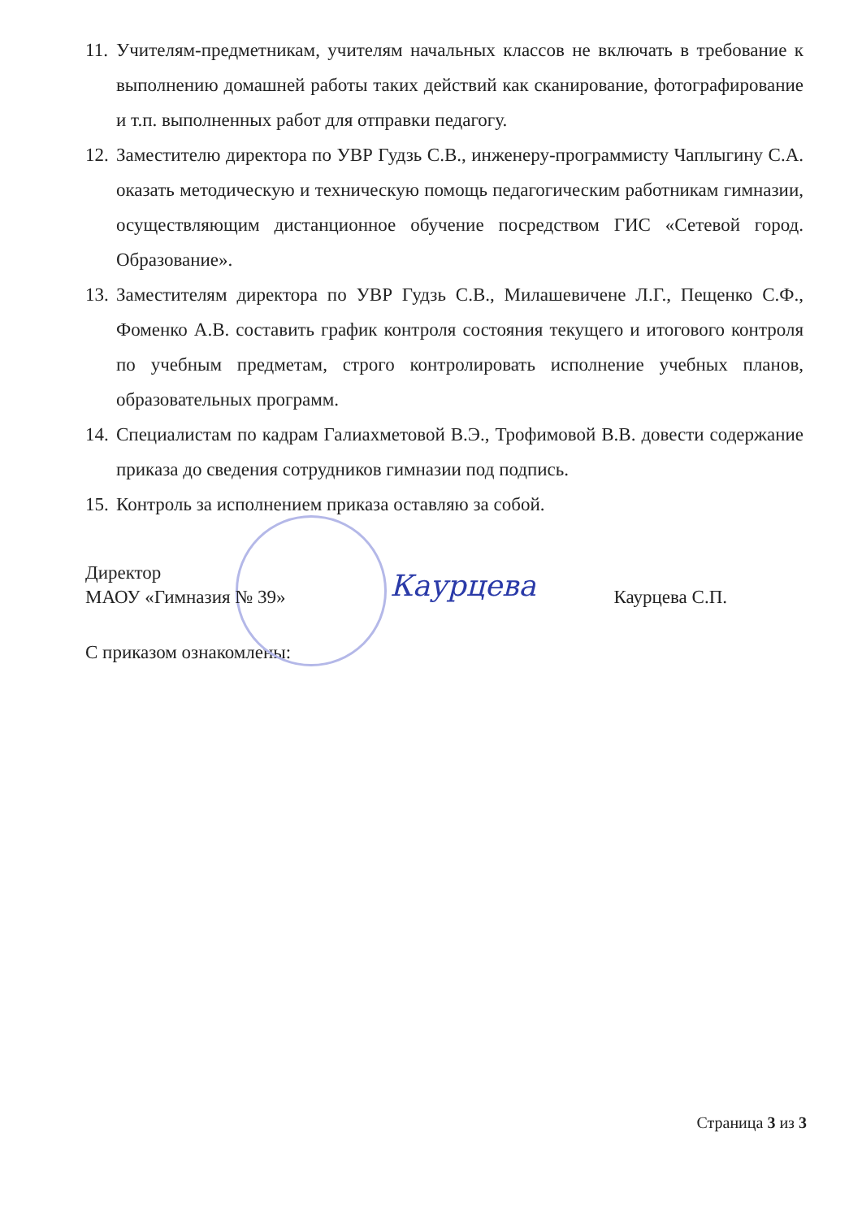11. Учителям-предметникам, учителям начальных классов не включать в требование к выполнению домашней работы таких действий как сканирование, фотографирование и т.п. выполненных работ для отправки педагогу.
12. Заместителю директора по УВР Гудзь С.В., инженеру-программисту Чаплыгину С.А. оказать методическую и техническую помощь педагогическим работникам гимназии, осуществляющим дистанционное обучение посредством ГИС «Сетевой город. Образование».
13. Заместителям директора по УВР Гудзь С.В., Милашевичене Л.Г., Пещенко С.Ф., Фоменко А.В. составить график контроля состояния текущего и итогового контроля по учебным предметам, строго контролировать исполнение учебных планов, образовательных программ.
14. Специалистам по кадрам Галиахметовой В.Э., Трофимовой В.В. довести содержание приказа до сведения сотрудников гимназии под подпись.
15. Контроль за исполнением приказа оставляю за собой.
Директор
МАОУ «Гимназия № 39»
Каурцева Каурцева С.П.
С приказом ознакомлены:
Страница 3 из 3